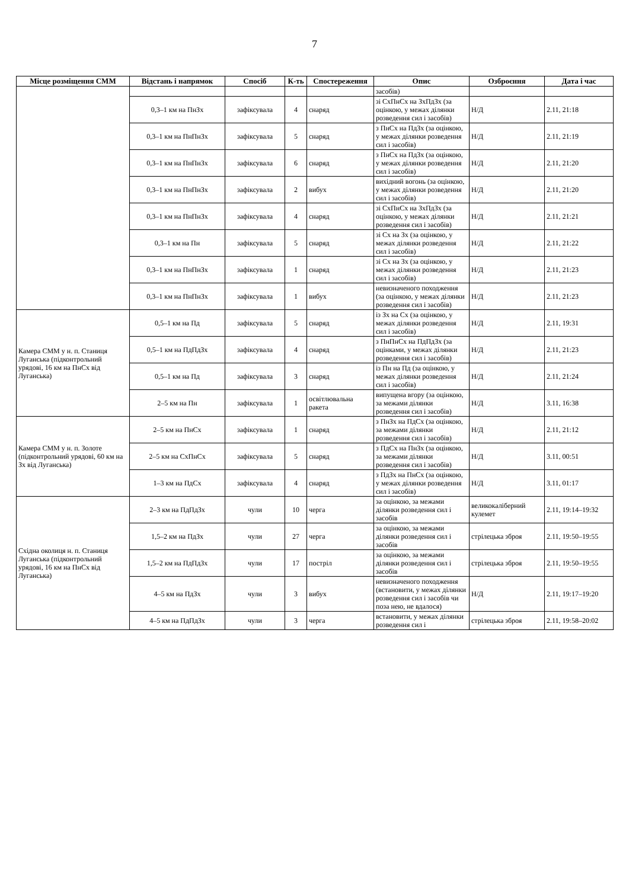7
| Місце розміщення СММ | Відстань і напрямок | Спосіб | К-ть | Спостереження | Опис | Озброєння | Дата і час |
| --- | --- | --- | --- | --- | --- | --- | --- |
| | | | | | засобів) | | |
| | 0,3–1 км на ПнЗх | зафіксувала | 4 | снаряд | зі СхПнСх на ЗхПдЗх (за оцінкою, у межах ділянки розведення сил і засобів) | Н/Д | 2.11, 21:18 |
| | 0,3–1 км на ПнПнЗх | зафіксувала | 5 | снаряд | з ПнСх на ПдЗх (за оцінкою, у межах ділянки розведення сил і засобів) | Н/Д | 2.11, 21:19 |
| | 0,3–1 км на ПнПнЗх | зафіксувала | 6 | снаряд | з ПнСх на ПдЗх (за оцінкою, у межах ділянки розведення сил і засобів) | Н/Д | 2.11, 21:20 |
| | 0,3–1 км на ПнПнЗх | зафіксувала | 2 | вибух | вихідний вогонь (за оцінкою, у межах ділянки розведення сил і засобів) | Н/Д | 2.11, 21:20 |
| | 0,3–1 км на ПнПнЗх | зафіксувала | 4 | снаряд | зі СхПнСх на ЗхПдЗх (за оцінкою, у межах ділянки розведення сил і засобів) | Н/Д | 2.11, 21:21 |
| | 0,3–1 км на Пн | зафіксувала | 5 | снаряд | зі Сх на Зх (за оцінкою, у межах ділянки розведення сил і засобів) | Н/Д | 2.11, 21:22 |
| | 0,3–1 км на ПнПнЗх | зафіксувала | 1 | снаряд | зі Сх на Зх (за оцінкою, у межах ділянки розведення сил і засобів) | Н/Д | 2.11, 21:23 |
| | 0,3–1 км на ПнПнЗх | зафіксувала | 1 | вибух | невизначеного походження (за оцінкою, у межах ділянки розведення сил і засобів) | Н/Д | 2.11, 21:23 |
| Камера СММ у н. п. Станиця Луганська (підконтрольний урядові, 16 км на ПнСх від Луганська) | 0,5–1 км на Пд | зафіксувала | 5 | снаряд | із Зх на Сх (за оцінкою, у межах ділянки розведення сил і засобів) | Н/Д | 2.11, 19:31 |
| | 0,5–1 км на ПдПдЗх | зафіксувала | 4 | снаряд | з ПнПнСх на ПдПдЗх (за оцінками, у межах ділянки розведення сил і засобів) | Н/Д | 2.11, 21:23 |
| | 0,5–1 км на Пд | зафіксувала | 3 | снаряд | із Пн на Пд (за оцінкою, у межах ділянки розведення сил і засобів) | Н/Д | 2.11, 21:24 |
| | 2–5 км на Пн | зафіксувала | 1 | освітлювальна ракета | випущена вгору (за оцінкою, за межами ділянки розведення сил і засобів) | Н/Д | 3.11, 16:38 |
| Камера СММ у н. п. Золоте (підконтрольний урядові, 60 км на Зх від Луганська) | 2–5 км на ПнСх | зафіксувала | 1 | снаряд | з ПнЗх на ПдСх (за оцінкою, за межами ділянки розведення сил і засобів) | Н/Д | 2.11, 21:12 |
| | 2–5 км на СхПнСх | зафіксувала | 5 | снаряд | з ПдСх на ПнЗх (за оцінкою, за межами ділянки розведення сил і засобів) | Н/Д | 3.11, 00:51 |
| | 1–3 км на ПдСх | зафіксувала | 4 | снаряд | з ПдЗх на ПнСх (за оцінкою, у межах ділянки розведення сил і засобів) | Н/Д | 3.11, 01:17 |
| Східна околиця н. п. Станиця Луганська (підконтрольний урядові, 16 км на ПнСх від Луганська) | 2–3 км на ПдПдЗх | чули | 10 | черга | за оцінкою, за межами ділянки розведення сил і засобів | великокаліберний кулемет | 2.11, 19:14–19:32 |
| | 1,5–2 км на ПдЗх | чули | 27 | черга | за оцінкою, за межами ділянки розведення сил і засобів | стрілецька зброя | 2.11, 19:50–19:55 |
| | 1,5–2 км на ПдПдЗх | чули | 17 | постріл | за оцінкою, за межами ділянки розведення сил і засобів | стрілецька зброя | 2.11, 19:50–19:55 |
| | 4–5 км на ПдЗх | чули | 3 | вибух | невизначеного походження (встановити, у межах ділянки розведення сил і засобів чи поза нею, не вдалося) | Н/Д | 2.11, 19:17–19:20 |
| | 4–5 км на ПдПдЗх | чули | 3 | черга | встановити, у межах ділянки розведення сил і | стрілецька зброя | 2.11, 19:58–20:02 |